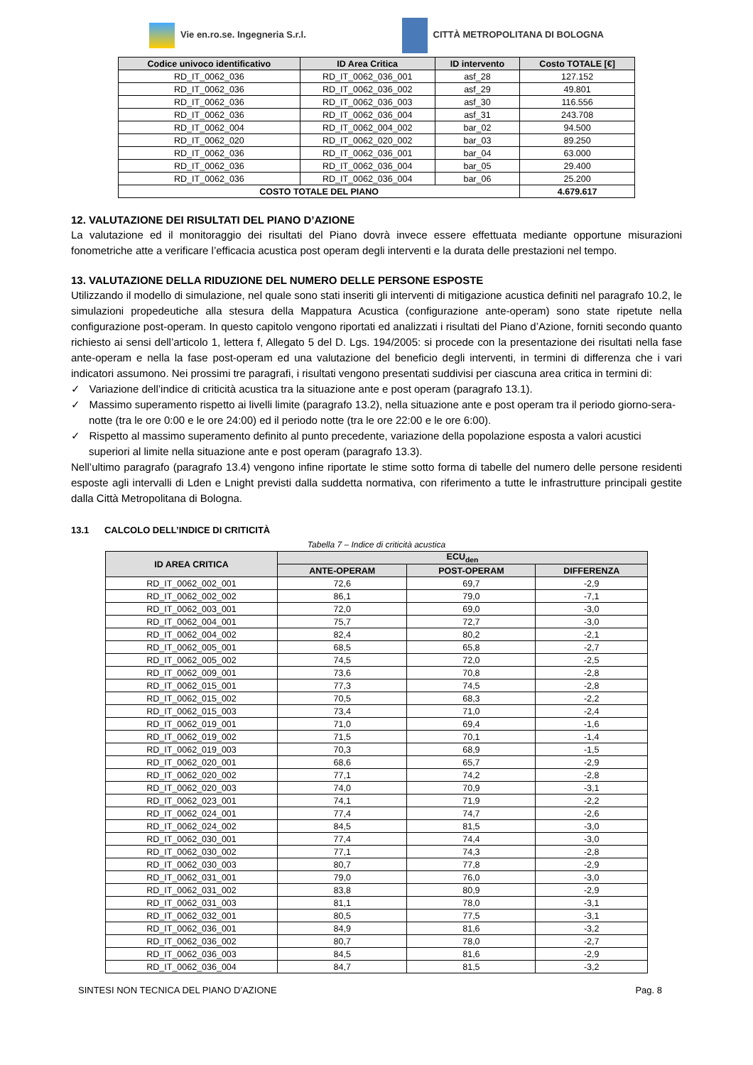Vie en.ro.se. Ingegneria S.r.l.
CITTÀ METROPOLITANA DI BOLOGNA
| Codice univoco identificativo | ID Area Critica | ID intervento | Costo TOTALE [€] |
| --- | --- | --- | --- |
| RD_IT_0062_036 | RD_IT_0062_036_001 | asf_28 | 127.152 |
| RD_IT_0062_036 | RD_IT_0062_036_002 | asf_29 | 49.801 |
| RD_IT_0062_036 | RD_IT_0062_036_003 | asf_30 | 116.556 |
| RD_IT_0062_036 | RD_IT_0062_036_004 | asf_31 | 243.708 |
| RD_IT_0062_004 | RD_IT_0062_004_002 | bar_02 | 94.500 |
| RD_IT_0062_020 | RD_IT_0062_020_002 | bar_03 | 89.250 |
| RD_IT_0062_036 | RD_IT_0062_036_001 | bar_04 | 63.000 |
| RD_IT_0062_036 | RD_IT_0062_036_004 | bar_05 | 29.400 |
| RD_IT_0062_036 | RD_IT_0062_036_004 | bar_06 | 25.200 |
| COSTO TOTALE DEL PIANO | | | 4.679.617 |
12. VALUTAZIONE DEI RISULTATI DEL PIANO D’AZIONE
La valutazione ed il monitoraggio dei risultati del Piano dovrà invece essere effettuata mediante opportune misurazioni fonometriche atte a verificare l’efficacia acustica post operam degli interventi e la durata delle prestazioni nel tempo.
13. VALUTAZIONE DELLA RIDUZIONE DEL NUMERO DELLE PERSONE ESPOSTE
Utilizzando il modello di simulazione, nel quale sono stati inseriti gli interventi di mitigazione acustica definiti nel paragrafo 10.2, le simulazioni propedeutiche alla stesura della Mappatura Acustica (configurazione ante-operam) sono state ripetute nella configurazione post-operam. In questo capitolo vengono riportati ed analizzati i risultati del Piano d’Azione, forniti secondo quanto richiesto ai sensi dell’articolo 1, lettera f, Allegato 5 del D. Lgs. 194/2005: si procede con la presentazione dei risultati nella fase ante-operam e nella la fase post-operam ed una valutazione del beneficio degli interventi, in termini di differenza che i vari indicatori assumono. Nei prossimi tre paragrafi, i risultati vengono presentati suddivisi per ciascuna area critica in termini di:
✓ Variazione dell’indice di criticità acustica tra la situazione ante e post operam (paragrafo 13.1).
✓ Massimo superamento rispetto ai livelli limite (paragrafo 13.2), nella situazione ante e post operam tra il periodo giorno-sera-notte (tra le ore 0:00 e le ore 24:00) ed il periodo notte (tra le ore 22:00 e le ore 6:00).
✓ Rispetto al massimo superamento definito al punto precedente, variazione della popolazione esposta a valori acustici superiori al limite nella situazione ante e post operam (paragrafo 13.3).
Nell’ultimo paragrafo (paragrafo 13.4) vengono infine riportate le stime sotto forma di tabelle del numero delle persone residenti esposte agli intervalli di Lden e Lnight previsti dalla suddetta normativa, con riferimento a tutte le infrastrutture principali gestite dalla Città Metropolitana di Bologna.
13.1 CALCOLO DELL’INDICE DI CRITICITÀ
Tabella 7 – Indice di criticità acustica
| ID AREA CRITICA | ECU<sub>den</sub> | | |
| --- | --- | --- | --- |
| | ANTE-OPERAM | POST-OPERAM | DIFFERENZA |
| RD_IT_0062_002_001 | 72,6 | 69,7 | -2,9 |
| RD_IT_0062_002_002 | 86,1 | 79,0 | -7,1 |
| RD_IT_0062_003_001 | 72,0 | 69,0 | -3,0 |
| RD_IT_0062_004_001 | 75,7 | 72,7 | -3,0 |
| RD_IT_0062_004_002 | 82,4 | 80,2 | -2,1 |
| RD_IT_0062_005_001 | 68,5 | 65,8 | -2,7 |
| RD_IT_0062_005_002 | 74,5 | 72,0 | -2,5 |
| RD_IT_0062_009_001 | 73,6 | 70,8 | -2,8 |
| RD_IT_0062_015_001 | 77,3 | 74,5 | -2,8 |
| RD_IT_0062_015_002 | 70,5 | 68,3 | -2,2 |
| RD_IT_0062_015_003 | 73,4 | 71,0 | -2,4 |
| RD_IT_0062_019_001 | 71,0 | 69,4 | -1,6 |
| RD_IT_0062_019_002 | 71,5 | 70,1 | -1,4 |
| RD_IT_0062_019_003 | 70,3 | 68,9 | -1,5 |
| RD_IT_0062_020_001 | 68,6 | 65,7 | -2,9 |
| RD_IT_0062_020_002 | 77,1 | 74,2 | -2,8 |
| RD_IT_0062_020_003 | 74,0 | 70,9 | -3,1 |
| RD_IT_0062_023_001 | 74,1 | 71,9 | -2,2 |
| RD_IT_0062_024_001 | 77,4 | 74,7 | -2,6 |
| RD_IT_0062_024_002 | 84,5 | 81,5 | -3,0 |
| RD_IT_0062_030_001 | 77,4 | 74,4 | -3,0 |
| RD_IT_0062_030_002 | 77,1 | 74,3 | -2,8 |
| RD_IT_0062_030_003 | 80,7 | 77,8 | -2,9 |
| RD_IT_0062_031_001 | 79,0 | 76,0 | -3,0 |
| RD_IT_0062_031_002 | 83,8 | 80,9 | -2,9 |
| RD_IT_0062_031_003 | 81,1 | 78,0 | -3,1 |
| RD_IT_0062_032_001 | 80,5 | 77,5 | -3,1 |
| RD_IT_0062_036_001 | 84,9 | 81,6 | -3,2 |
| RD_IT_0062_036_002 | 80,7 | 78,0 | -2,7 |
| RD_IT_0062_036_003 | 84,5 | 81,6 | -2,9 |
| RD_IT_0062_036_004 | 84,7 | 81,5 | -3,2 |
SINTESI NON TECNICA DEL PIANO D’AZIONE Pag. 8